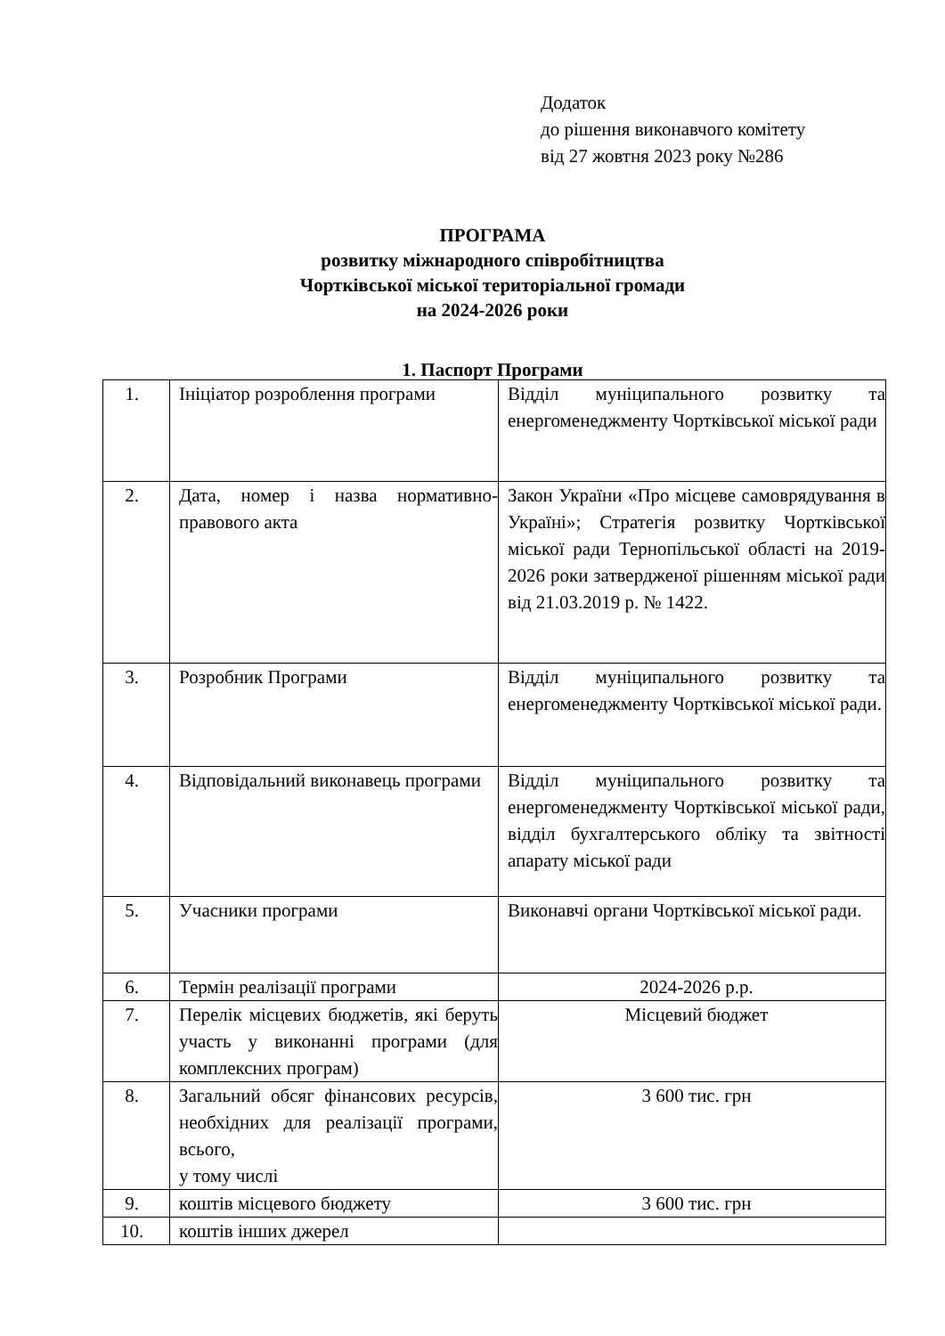Додаток
до рішення виконавчого комітету
від 27 жовтня 2023 року №286
ПРОГРАМА
розвитку міжнародного співробітництва
Чортківської міської територіальної громади
на 2024-2026 роки
1. Паспорт Програми
| 1. | Ініціатор розроблення програми | Відділ муніципального розвитку та енергоменеджменту Чортківської міської ради |
| 2. | Дата, номер і назва нормативно-правового акта | Закон України «Про місцеве самоврядування в Україні»; Стратегія розвитку Чортківської міської ради Тернопільської області на 2019-2026 роки затвердженої рішенням міської ради від 21.03.2019 р. № 1422. |
| 3. | Розробник Програми | Відділ муніципального розвитку та енергоменеджменту Чортківської міської ради. |
| 4. | Відповідальний виконавець програми | Відділ муніципального розвитку та енергоменеджменту Чортківської міської ради, відділ бухгалтерського обліку та звітності апарату міської ради |
| 5. | Учасники програми | Виконавчі органи Чортківської міської ради. |
| 6. | Термін реалізації програми | 2024-2026 р.р. |
| 7. | Перелік місцевих бюджетів, які беруть участь у виконанні програми (для комплексних програм) | Місцевий бюджет |
| 8. | Загальний обсяг фінансових ресурсів, необхідних для реалізації програми, всього, у тому числі | 3 600 тис. грн |
| 9. | коштів місцевого бюджету | 3 600 тис. грн |
| 10. | коштів інших джерел | |